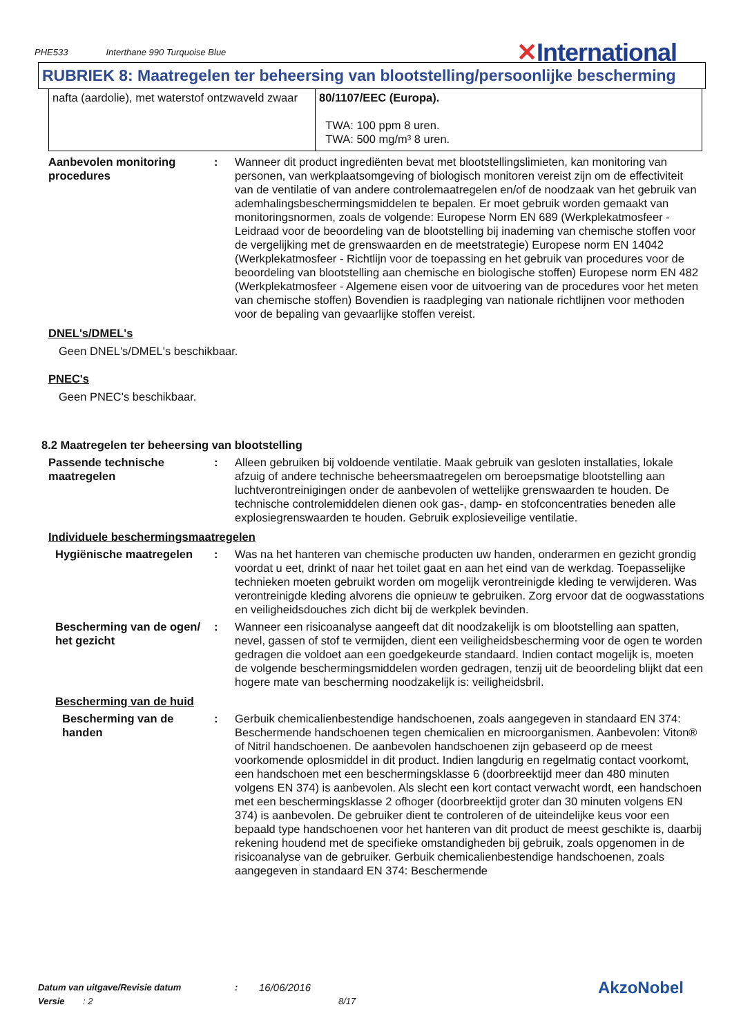PHE533 Interthane 990 Turquoise Blue
✕International
RUBRIEK 8: Maatregelen ter beheersing van blootstelling/persoonlijke bescherming
| nafta (aardolie), met waterstof ontzwaveld zwaar | 80/1107/EEC (Europa). TWA: 100 ppm 8 uren. TWA: 500 mg/m³ 8 uren. |
Aanbevolen monitoring procedures
: Wanneer dit product ingrediënten bevat met blootstellingslimieten, kan monitoring van personen, van werkplaatsomgeving of biologisch monitoren vereist zijn om de effectiviteit van de ventilatie of van andere controlemaatregelen en/of de noodzaak van het gebruik van ademhalingsbeschermingsmiddelen te bepalen. Er moet gebruik worden gemaakt van monitoringsnormen, zoals de volgende: Europese Norm EN 689 (Werkplekatmosfeer - Leidraad voor de beoordeling van de blootstelling bij inademing van chemische stoffen voor de vergelijking met de grenswaarden en de meetstrategie) Europese norm EN 14042 (Werkplekatmosfeer - Richtlijn voor de toepassing en het gebruik van procedures voor de beoordeling van blootstelling aan chemische en biologische stoffen) Europese norm EN 482 (Werkplekatmosfeer - Algemene eisen voor de uitvoering van de procedures voor het meten van chemische stoffen) Bovendien is raadpleging van nationale richtlijnen voor methoden voor de bepaling van gevaarlijke stoffen vereist.
DNEL's/DMEL's
Geen DNEL's/DMEL's beschikbaar.
PNEC's
Geen PNEC's beschikbaar.
8.2 Maatregelen ter beheersing van blootstelling
Passende technische maatregelen
: Alleen gebruiken bij voldoende ventilatie. Maak gebruik van gesloten installaties, lokale afzuig of andere technische beheersmaatregelen om beroepsmatige blootstelling aan luchtverontreinigingen onder de aanbevolen of wettelijke grenswaarden te houden. De technische controlemiddelen dienen ook gas-, damp- en stofconcentraties beneden alle explosiegrenswaarden te houden. Gebruik explosieveilige ventilatie.
Individuele beschermingsmaatregelen
Hygiënische maatregelen : Was na het hanteren van chemische producten uw handen, onderarmen en gezicht grondig voordat u eet, drinkt of naar het toilet gaat en aan het eind van de werkdag. Toepasselijke technieken moeten gebruikt worden om mogelijk verontreinigde kleding te verwijderen. Was verontreinigde kleding alvorens die opnieuw te gebruiken. Zorg ervoor dat de oogwasstations en veiligheidsdouches zich dicht bij de werkplek bevinden.
Bescherming van de ogen/ het gezicht
: Wanneer een risicoanalyse aangeeft dat dit noodzakelijk is om blootstelling aan spatten, nevel, gassen of stof te vermijden, dient een veiligheidsbescherming voor de ogen te worden gedragen die voldoet aan een goedgekeurde standaard. Indien contact mogelijk is, moeten de volgende beschermingsmiddelen worden gedragen, tenzij uit de beoordeling blijkt dat een hogere mate van bescherming noodzakelijk is: veiligheidsbril.
Bescherming van de huid
Bescherming van de handen
: Gerbuik chemicalienbestendige handschoenen, zoals aangegeven in standaard EN 374: Beschermende handschoenen tegen chemicalien en microorganismen. Aanbevolen: Viton® of Nitril handschoenen. De aanbevolen handschoenen zijn gebaseerd op de meest voorkomende oplosmiddel in dit product. Indien langdurig en regelmatig contact voorkomt, een handschoen met een beschermingsklasse 6 (doorbreektijd meer dan 480 minuten volgens EN 374) is aanbevolen. Als slecht een kort contact verwacht wordt, een handschoen met een beschermingsklasse 2 ofhoger (doorbreektijd groter dan 30 minuten volgens EN 374) is aanbevolen. De gebruiker dient te controleren of de uiteindelijke keus voor een bepaald type handschoenen voor het hanteren van dit product de meest geschikte is, daarbij rekening houdend met de specifieke omstandigheden bij gebruik, zoals opgenomen in de risicoanalyse van de gebruiker. Gerbuik chemicalienbestendige handschoenen, zoals aangegeven in standaard EN 374: Beschermende
Datum van uitgave/Revisie datum: 16/06/2016 AkzoNobel
Versie: 2 8/17